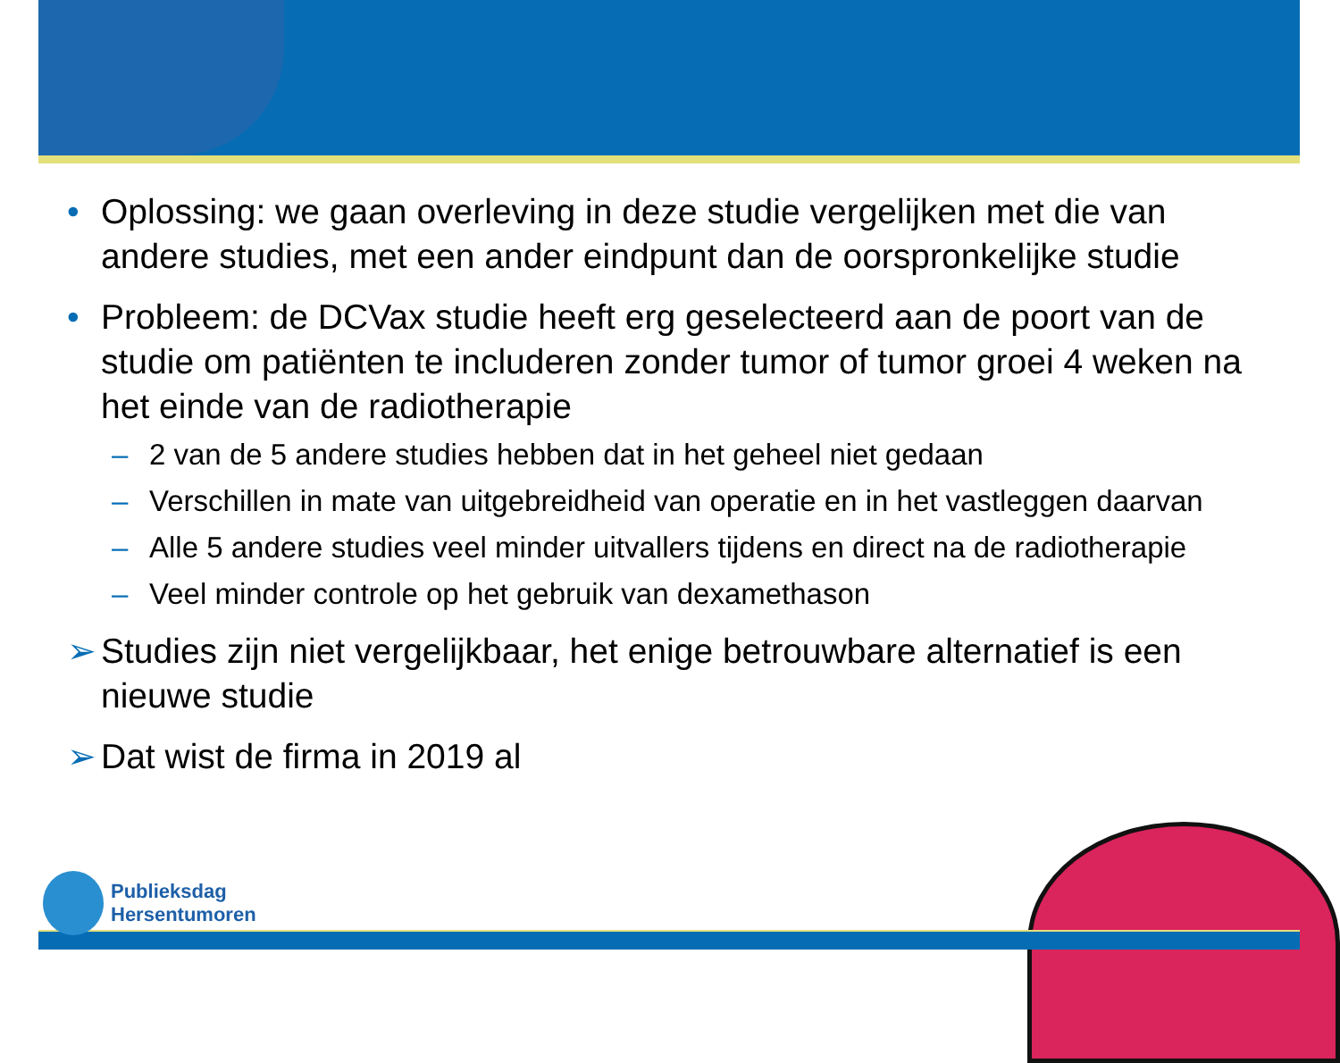• Oplossing: we gaan overleving in deze studie vergelijken met die van andere studies, met een ander eindpunt dan de oorspronkelijke studie
• Probleem: de DCVax studie heeft erg geselecteerd aan de poort van de studie om patiënten te includeren zonder tumor of tumor groei 4 weken na het einde van de radiotherapie
– 2 van de 5 andere studies hebben dat in het geheel niet gedaan
– Verschillen in mate van uitgebreidheid van operatie en in het vastleggen daarvan
– Alle 5 andere studies veel minder uitvallers tijdens en direct na de radiotherapie
– Veel minder controle op het gebruik van dexamethason
➢ Studies zijn niet vergelijkbaar, het enige betrouwbare alternatief is een nieuwe studie
➢ Dat wist de firma in 2019 al
Publieksdag
Hersentumoren